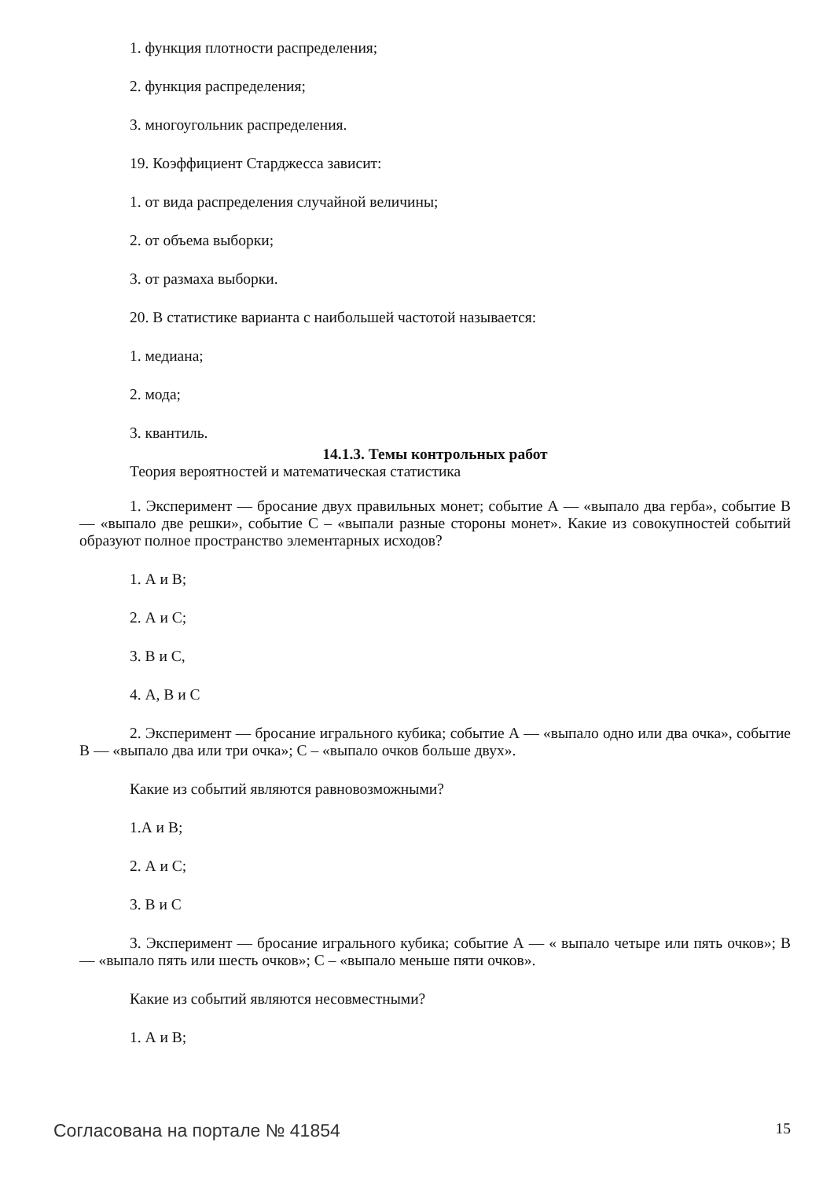1. функция плотности распределения;
2. функция распределения;
3. многоугольник распределения.
19. Коэффициент Старджесса зависит:
1. от вида распределения случайной величины;
2. от объема выборки;
3. от размаха выборки.
20. В статистике варианта с наибольшей частотой называется:
1. медиана;
2. мода;
3. квантиль.
14.1.3. Темы контрольных работ
Теория вероятностей и математическая статистика
1. Эксперимент — бросание двух правильных монет; событие А — «выпало два герба», событие В — «выпало две решки», событие С – «выпали разные стороны монет». Какие из совокупностей событий образуют полное пространство элементарных исходов?
1. А и В;
2. А и С;
3. В и С,
4. А, В и С
2. Эксперимент — бросание игрального кубика; событие А — «выпало одно или два очка», событие В — «выпало два или три очка»; С – «выпало очков больше двух».
Какие из событий являются равновозможными?
1.А и В;
2. А и С;
3. В и С
3. Эксперимент — бросание игрального кубика; событие А — « выпало четыре или пять очков»; В— «выпало пять или шесть очков»; С – «выпало меньше пяти очков».
Какие из событий являются несовместными?
1. А и В;
Согласована на портале № 41854 15